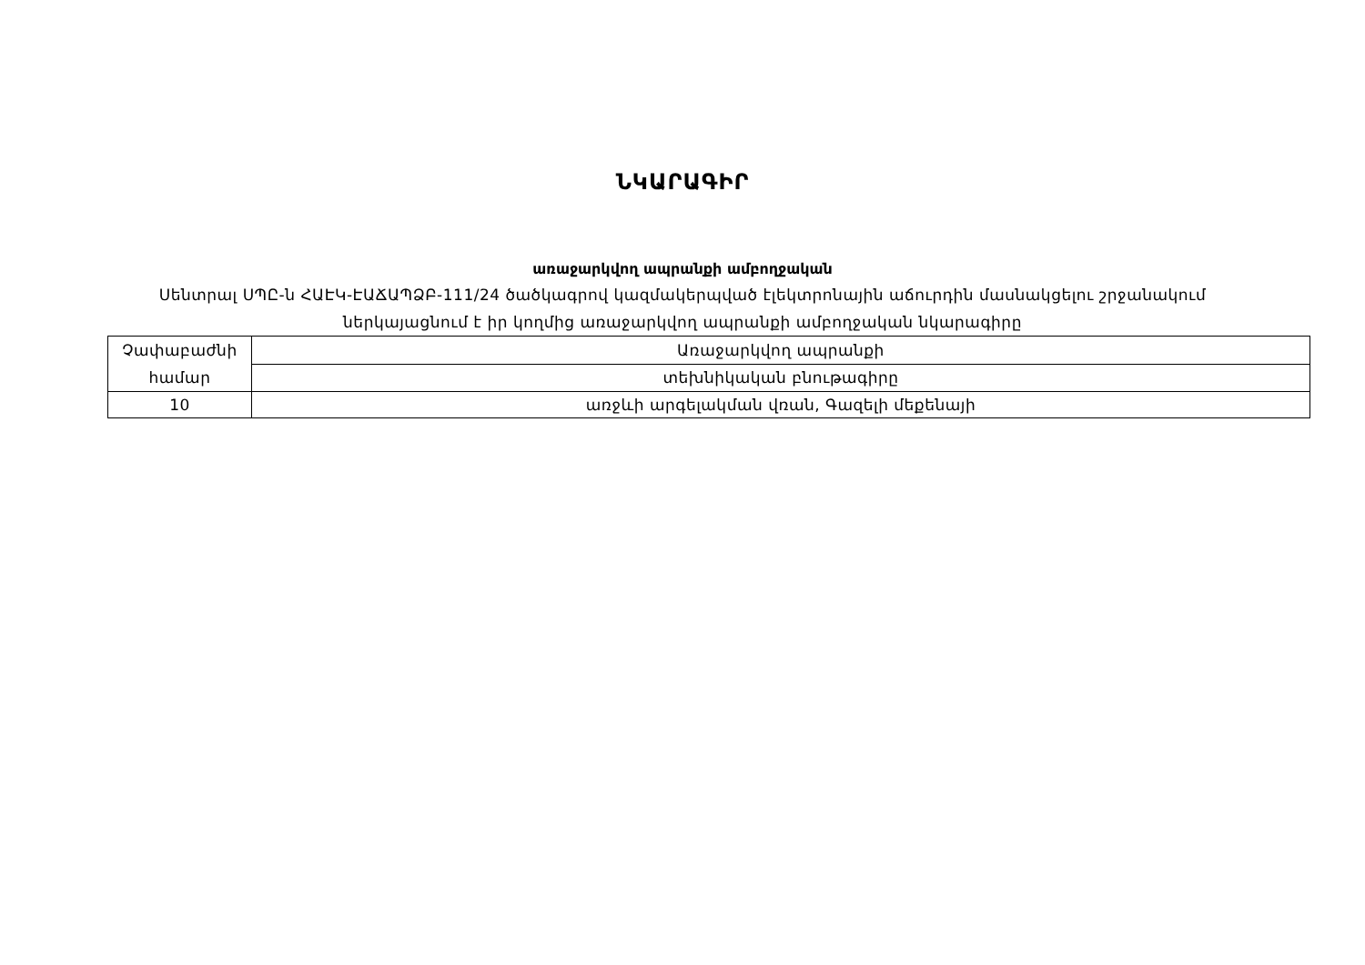ՆԿԱՐԱԳԻՐ
առաջարկվող ապրանքի ամբողջական
Սենտրալ ՍՊԸ-ն ՀԱԷԿ-ԷԱՃԱՊՁԲ-111/24 ծածկագրով կազմակերպված էլեկտրոնային աճուրդին մասնակցելու շրջանակում
ներկայացնում է իր կողմից առաջարկվող ապրանքի ամբողջական նկարագիրը
| Չափաբաժնի համար | Առաջարկվող ապրանքի |
| | տեխնիկական բնութագիրը |
| 10 | առջևի արգելակման վռան, Գազելի մեքենայի |